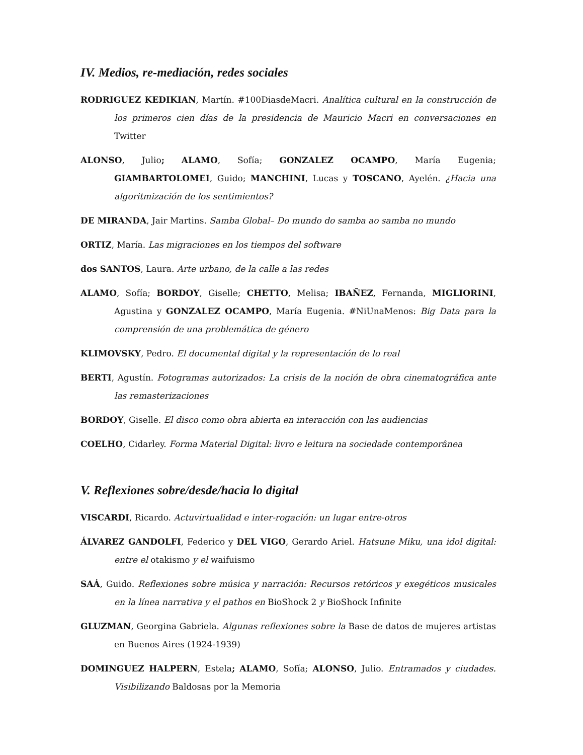IV. Medios, re-mediación, redes sociales
RODRIGUEZ KEDIKIAN, Martín. #100DiasdeMacri. Analítica cultural en la construcción de los primeros cien días de la presidencia de Mauricio Macri en conversaciones en Twitter
ALONSO, Julio; ALAMO, Sofía; GONZALEZ OCAMPO, María Eugenia; GIAMBARTOLOMEI, Guido; MANCHINI, Lucas y TOSCANO, Ayelén. ¿Hacia una algoritmización de los sentimientos?
DE MIRANDA, Jair Martins. Samba Global– Do mundo do samba ao samba no mundo
ORTIZ, María. Las migraciones en los tiempos del software
dos SANTOS, Laura. Arte urbano, de la calle a las redes
ALAMO, Sofía; BORDOY, Giselle; CHETTO, Melisa; IBAÑEZ, Fernanda, MIGLIORINI, Agustina y GONZALEZ OCAMPO, María Eugenia. #NiUnaMenos: Big Data para la comprensión de una problemática de género
KLIMOVSKY, Pedro. El documental digital y la representación de lo real
BERTI, Agustín. Fotogramas autorizados: La crisis de la noción de obra cinematográfica ante las remasterizaciones
BORDOY, Giselle. El disco como obra abierta en interacción con las audiencias
COELHO, Cidarley. Forma Material Digital: livro e leitura na sociedade contemporânea
V. Reflexiones sobre/desde/hacia lo digital
VISCARDI, Ricardo. Actuvirtualidad e inter-rogación: un lugar entre-otros
ÁLVAREZ GANDOLFI, Federico y DEL VIGO, Gerardo Ariel. Hatsune Miku, una idol digital: entre el otakismo y el waifuismo
SAÁ, Guido. Reflexiones sobre música y narración: Recursos retóricos y exegéticos musicales en la línea narrativa y el pathos en BioShock 2 y BioShock Infinite
GLUZMAN, Georgina Gabriela. Algunas reflexiones sobre la Base de datos de mujeres artistas en Buenos Aires (1924-1939)
DOMINGUEZ HALPERN, Estela; ALAMO, Sofía; ALONSO, Julio. Entramados y ciudades. Visibilizando Baldosas por la Memoria